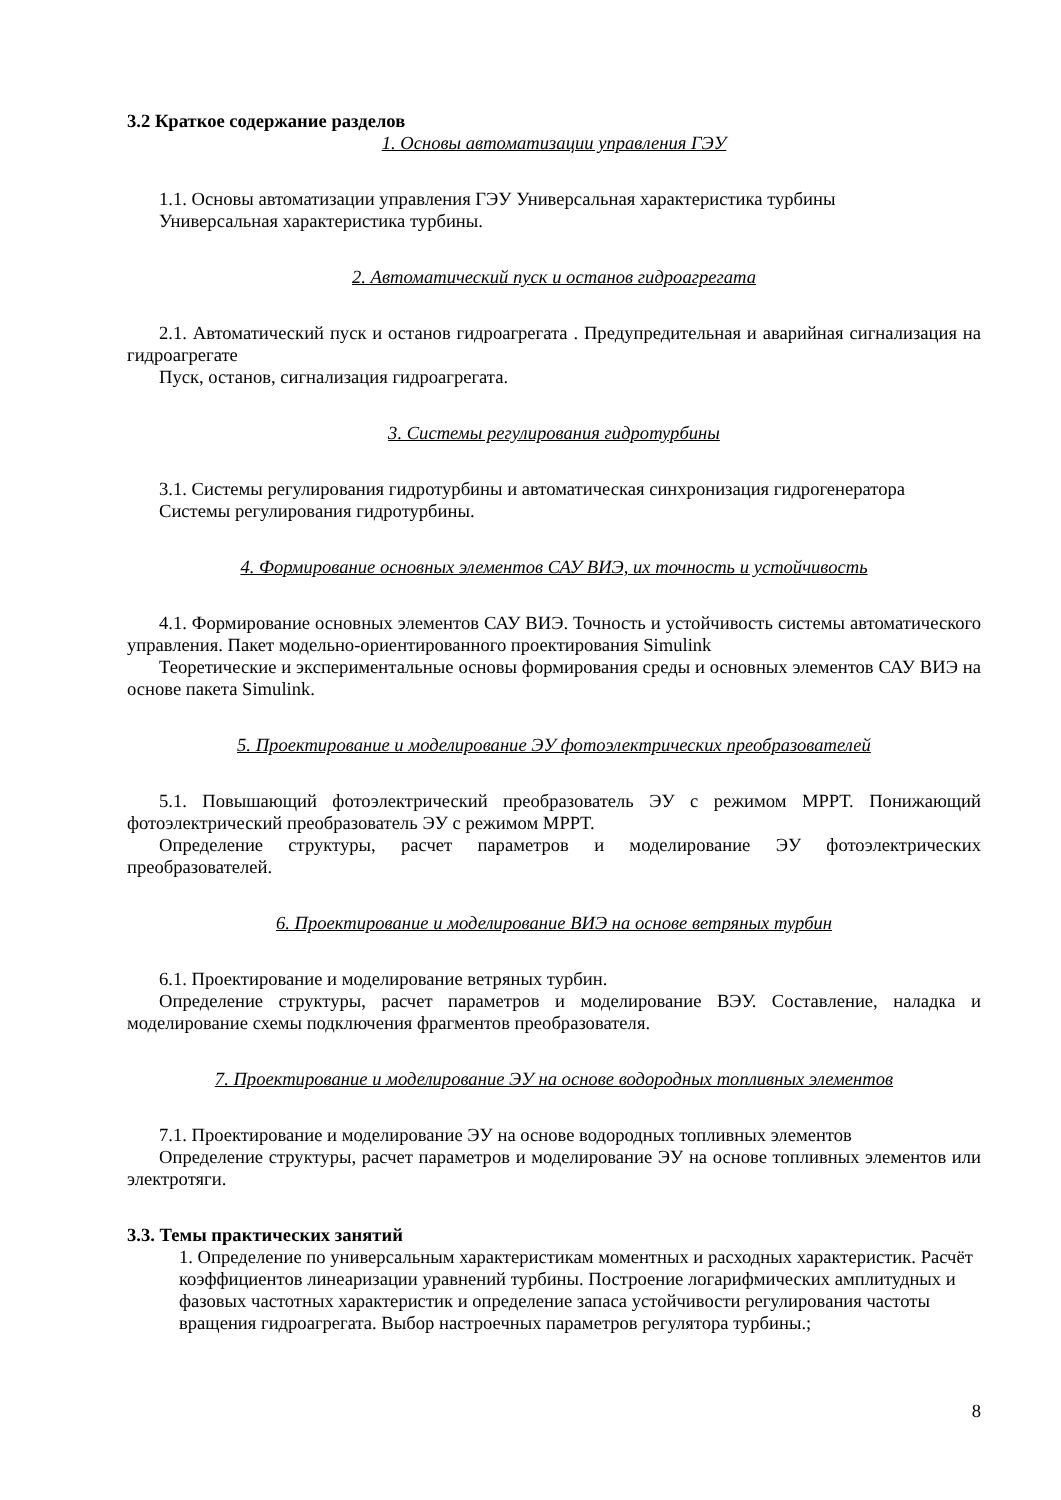3.2 Краткое содержание разделов
1. Основы автоматизации управления ГЭУ
1.1. Основы автоматизации управления ГЭУ Универсальная характеристика турбины
Универсальная характеристика турбины.
2. Автоматический пуск и останов гидроагрегата
2.1. Автоматический пуск и останов гидроагрегата . Предупредительная и аварийная сигнализация на гидроагрегате
Пуск, останов, сигнализация гидроагрегата.
3. Системы регулирования гидротурбины
3.1. Системы регулирования гидротурбины и автоматическая синхронизация гидрогенератора
Системы регулирования гидротурбины.
4. Формирование основных элементов САУ ВИЭ, их точность и устойчивость
4.1. Формирование основных элементов САУ ВИЭ. Точность и устойчивость системы автоматического управления. Пакет модельно-ориентированного проектирования Simulink
Теоретические и экспериментальные основы формирования среды и основных элементов САУ ВИЭ на основе пакета Simulink.
5. Проектирование и моделирование ЭУ фотоэлектрических преобразователей
5.1. Повышающий фотоэлектрический преобразователь ЭУ с режимом MPPT. Понижающий фотоэлектрический преобразователь ЭУ с режимом MPPT.
Определение структуры, расчет параметров и моделирование ЭУ фотоэлектрических преобразователей.
6. Проектирование и моделирование ВИЭ на основе ветряных турбин
6.1. Проектирование и моделирование ветряных турбин.
Определение структуры, расчет параметров и моделирование ВЭУ. Составление, наладка и моделирование схемы подключения фрагментов преобразователя.
7. Проектирование и моделирование ЭУ на основе водородных топливных элементов
7.1. Проектирование и моделирование ЭУ на основе водородных топливных элементов
Определение структуры, расчет параметров и моделирование ЭУ на основе топливных элементов или электротяги.
3.3. Темы практических занятий
1. Определение по универсальным характеристикам моментных и расходных характеристик. Расчёт коэффициентов линеаризации уравнений турбины. Построение логарифмических амплитудных и фазовых частотных характеристик и определение запаса устойчивости регулирования частоты вращения гидроагрегата. Выбор настроечных параметров регулятора турбины.;
8